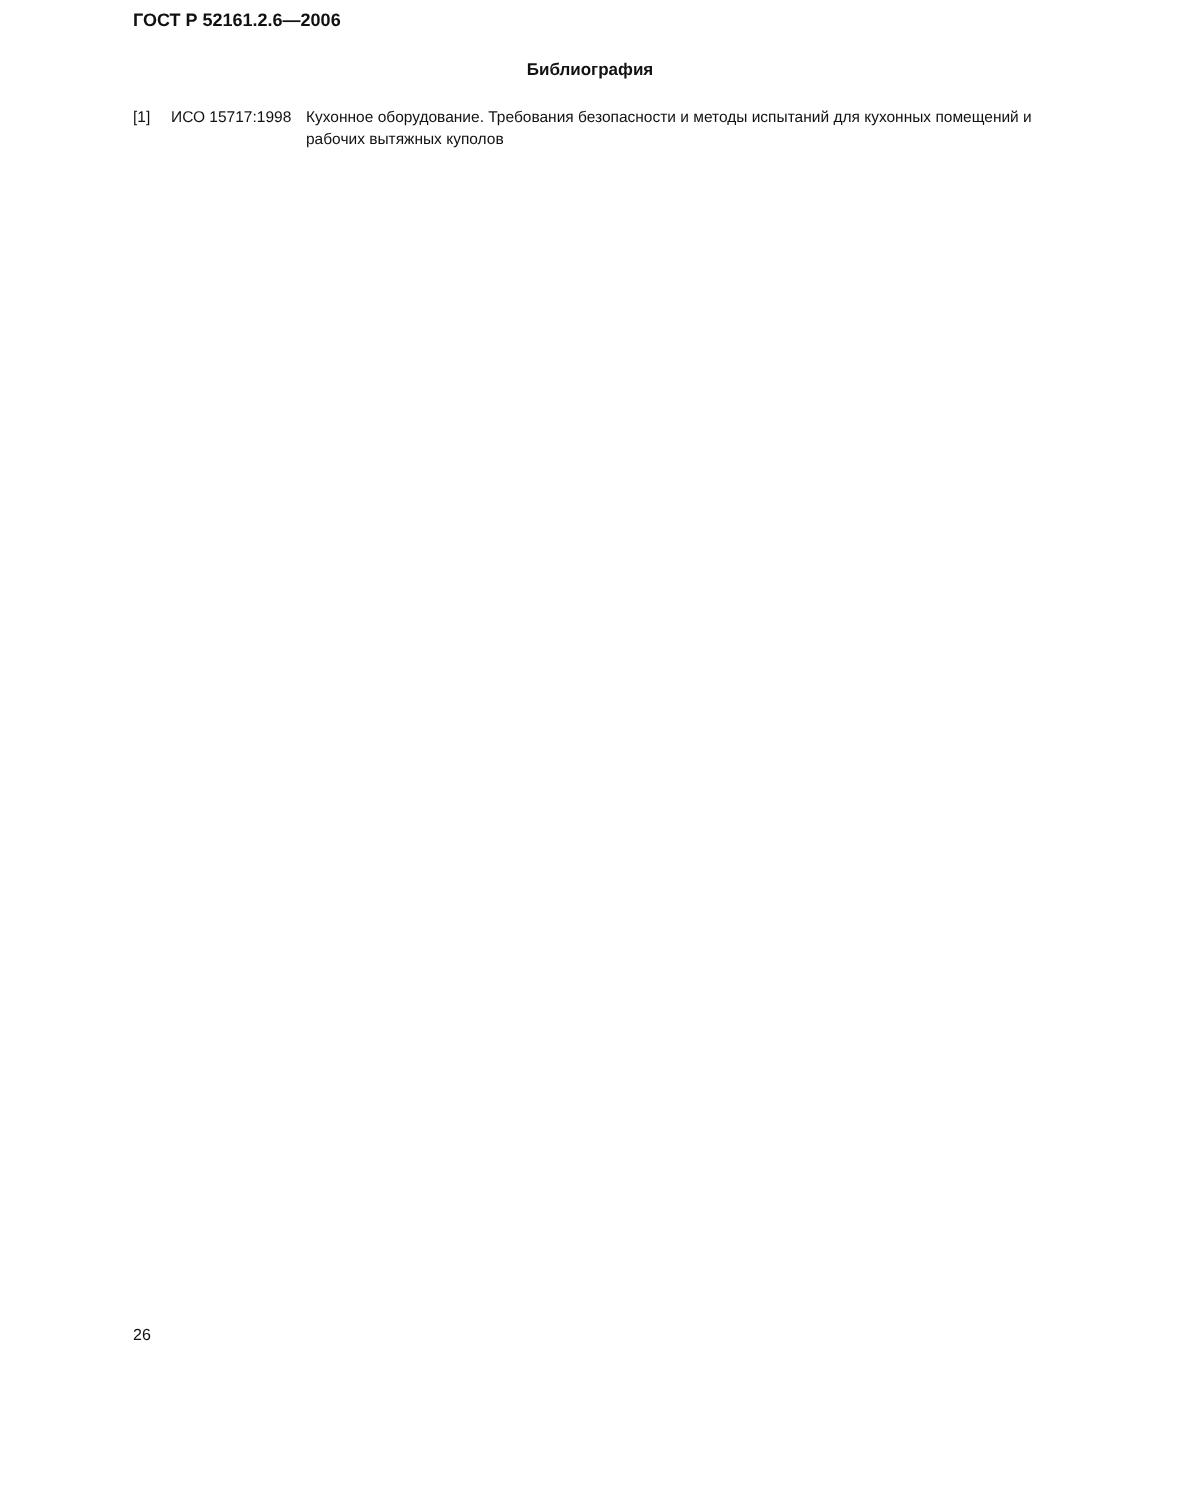ГОСТ Р 52161.2.6—2006
Библиография
[1] ИСО 15717:1998 Кухонное оборудование. Требования безопасности и методы испытаний для кухонных помещений и рабочих вытяжных куполов
26